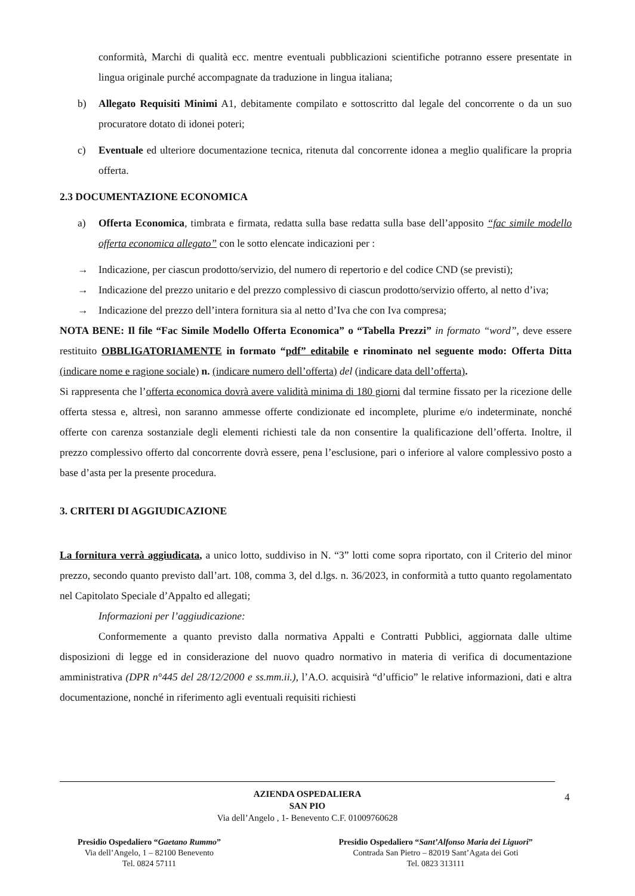conformità, Marchi di qualità ecc. mentre eventuali pubblicazioni scientifiche potranno essere presentate in lingua originale purché accompagnate da traduzione in lingua italiana;
b) Allegato Requisiti Minimi A1, debitamente compilato e sottoscritto dal legale del concorrente o da un suo procuratore dotato di idonei poteri;
c) Eventuale ed ulteriore documentazione tecnica, ritenuta dal concorrente idonea a meglio qualificare la propria offerta.
2.3 DOCUMENTAZIONE ECONOMICA
a) Offerta Economica, timbrata e firmata, redatta sulla base redatta sulla base dell’apposito “fac simile modello offerta economica allegato” con le sotto elencate indicazioni per :
→ Indicazione, per ciascun prodotto/servizio, del numero di repertorio e del codice CND (se previsti);
→ Indicazione del prezzo unitario e del prezzo complessivo di ciascun prodotto/servizio offerto, al netto d’iva;
→ Indicazione del prezzo dell’intera fornitura sia al netto d’Iva che con Iva compresa;
NOTA BENE: Il file “Fac Simile Modello Offerta Economica” o “Tabella Prezzi” in formato “word”, deve essere restituito OBBLIGATORIAMENTE in formato “pdf” editabile e rinominato nel seguente modo: Offerta Ditta (indicare nome e ragione sociale) n. (indicare numero dell’offerta) del (indicare data dell’offerta).
Si rappresenta che l’offerta economica dovrà avere validità minima di 180 giorni dal termine fissato per la ricezione delle offerta stessa e, altresì, non saranno ammesse offerte condizionate ed incomplete, plurime e/o indeterminate, nonché offerte con carenza sostanziale degli elementi richiesti tale da non consentire la qualificazione dell’offerta. Inoltre, il prezzo complessivo offerto dal concorrente dovrà essere, pena l’esclusione, pari o inferiore al valore complessivo posto a base d’asta per la presente procedura.
3. CRITERI DI AGGIUDICAZIONE
La fornitura verrà aggiudicata, a unico lotto, suddiviso in N. “3” lotti come sopra riportato, con il Criterio del minor prezzo, secondo quanto previsto dall’art. 108, comma 3, del d.lgs. n. 36/2023, in conformità a tutto quanto regolamentato nel Capitolato Speciale d’Appalto ed allegati;
Informazioni per l’aggiudicazione:
Conformemente a quanto previsto dalla normativa Appalti e Contratti Pubblici, aggiornata dalle ultime disposizioni di legge ed in considerazione del nuovo quadro normativo in materia di verifica di documentazione amministrativa (DPR n°445 del 28/12/2000 e ss.mm.ii.), l’A.O. acquisirà “d’ufficio” le relative informazioni, dati e altra documentazione, nonché in riferimento agli eventuali requisiti richiesti
AZIENDA OSPEDALIERA
SAN PIO
Via dell’Angelo , 1- Benevento C.F. 01009760628
Presidio Ospedaliero “Gaetano Rummo”
Via dell’Angelo, 1 – 82100 Benevento
Tel. 0824 57111
Presidio Ospedaliero “Sant’Alfonso Maria dei Liguori”
Contrada San Pietro – 82019 Sant’Agata dei Goti
Tel. 0823 313111
4